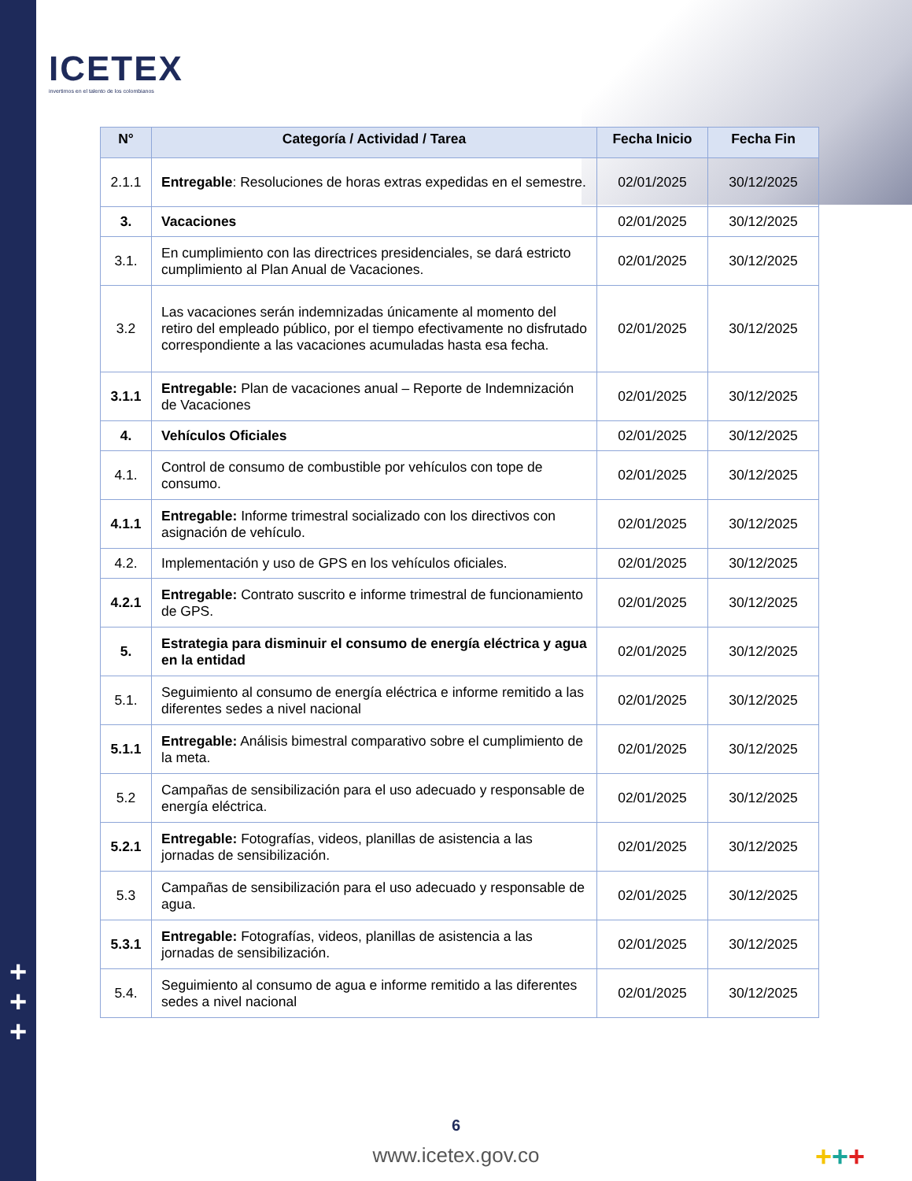ICETEX
invertimos en el talento de los colombianos
| N° | Categoría / Actividad / Tarea | Fecha Inicio | Fecha Fin |
| --- | --- | --- | --- |
| 2.1.1 | Entregable : Resoluciones de horas extras expedidas en el semestre. | 02/01/2025 | 30/12/2025 |
| 3. | Vacaciones | 02/01/2025 | 30/12/2025 |
| 3.1. | En cumplimiento con las directrices presidenciales, se dará estricto cumplimiento al Plan Anual de Vacaciones. | 02/01/2025 | 30/12/2025 |
| 3.2 | Las vacaciones serán indemnizadas únicamente al momento del retiro del empleado público, por el tiempo efectivamente no disfrutado correspondiente a las vacaciones acumuladas hasta esa fecha. | 02/01/2025 | 30/12/2025 |
| 3.1.1 | Entregable: Plan de vacaciones anual – Reporte de Indemnización de Vacaciones | 02/01/2025 | 30/12/2025 |
| 4. | Vehículos Oficiales | 02/01/2025 | 30/12/2025 |
| 4.1. | Control de consumo de combustible por vehículos con tope de consumo. | 02/01/2025 | 30/12/2025 |
| 4.1.1 | Entregable: Informe trimestral socializado con los directivos con asignación de vehículo. | 02/01/2025 | 30/12/2025 |
| 4.2. | Implementación y uso de GPS en los vehículos oficiales. | 02/01/2025 | 30/12/2025 |
| 4.2.1 | Entregable: Contrato suscrito e informe trimestral de funcionamiento de GPS. | 02/01/2025 | 30/12/2025 |
| 5. | Estrategia para disminuir el consumo de energía eléctrica y agua en la entidad | 02/01/2025 | 30/12/2025 |
| 5.1. | Seguimiento al consumo de energía eléctrica e informe remitido a las diferentes sedes a nivel nacional | 02/01/2025 | 30/12/2025 |
| 5.1.1 | Entregable: Análisis bimestral comparativo sobre el cumplimiento de la meta. | 02/01/2025 | 30/12/2025 |
| 5.2 | Campañas de sensibilización para el uso adecuado y responsable de energía eléctrica. | 02/01/2025 | 30/12/2025 |
| 5.2.1 | Entregable: Fotografías, videos, planillas de asistencia a las jornadas de sensibilización. | 02/01/2025 | 30/12/2025 |
| 5.3 | Campañas de sensibilización para el uso adecuado y responsable de agua. | 02/01/2025 | 30/12/2025 |
| 5.3.1 | Entregable: Fotografías, videos, planillas de asistencia a las jornadas de sensibilización. | 02/01/2025 | 30/12/2025 |
| 5.4. | Seguimiento al consumo de agua e informe remitido a las diferentes sedes a nivel nacional | 02/01/2025 | 30/12/2025 |
+
+
+
6
www.icetex.gov.co +++